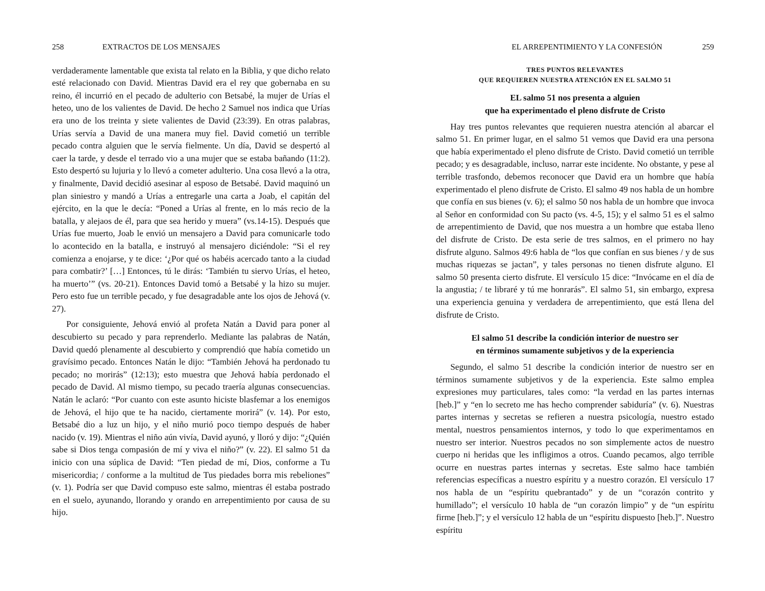258 EXTRACTOS DE LOS MENSAJES
verdaderamente lamentable que exista tal relato en la Biblia, y que dicho relato esté relacionado con David. Mientras David era el rey que gobernaba en su reino, él incurrió en el pecado de adulterio con Betsabé, la mujer de Urías el heteo, uno de los valientes de David. De hecho 2 Samuel nos indica que Urías era uno de los treinta y siete valientes de David (23:39). En otras palabras, Urías servía a David de una manera muy fiel. David cometió un terrible pecado contra alguien que le servía fielmente. Un día, David se despertó al caer la tarde, y desde el terrado vio a una mujer que se estaba bañando (11:2). Esto despertó su lujuria y lo llevó a cometer adulterio. Una cosa llevó a la otra, y finalmente, David decidió asesinar al esposo de Betsabé. David maquinó un plan siniestro y mandó a Urías a entregarle una carta a Joab, el capitán del ejército, en la que le decía: “Poned a Urías al frente, en lo más recio de la batalla, y alejaos de él, para que sea herido y muera” (vs.14-15). Después que Urías fue muerto, Joab le envió un mensajero a David para comunicarle todo lo acontecido en la batalla, e instruyó al mensajero diciéndole: “Si el rey comienza a enojarse, y te dice: ‘¿Por qué os habéis acercado tanto a la ciudad para combatir?’ […] Entonces, tú le dirás: ‘También tu siervo Urías, el heteo, ha muerto’” (vs. 20-21). Entonces David tomó a Betsabé y la hizo su mujer. Pero esto fue un terrible pecado, y fue desagradable ante los ojos de Jehová (v. 27).
Por consiguiente, Jehová envió al profeta Natán a David para poner al descubierto su pecado y para reprenderlo. Mediante las palabras de Natán, David quedó plenamente al descubierto y comprendió que había cometido un gravísimo pecado. Entonces Natán le dijo: “También Jehová ha perdonado tu pecado; no morirás” (12:13); esto muestra que Jehová había perdonado el pecado de David. Al mismo tiempo, su pecado traería algunas consecuencias. Natán le aclaró: “Por cuanto con este asunto hiciste blasfemar a los enemigos de Jehová, el hijo que te ha nacido, ciertamente morirá” (v. 14). Por esto, Betsabé dio a luz un hijo, y el niño murió poco tiempo después de haber nacido (v. 19). Mientras el niño aún vivía, David ayunó, y lloró y dijo: “¿Quién sabe si Dios tenga compasión de mí y viva el niño?” (v. 22). El salmo 51 da inicio con una súplica de David: “Ten piedad de mí, Dios, conforme a Tu misericordia; / conforme a la multitud de Tus piedades borra mis rebeliones” (v. 1). Podría ser que David compuso este salmo, mientras él estaba postrado en el suelo, ayunando, llorando y orando en arrepentimiento por causa de su hijo.
EL ARREPENTIMIENTO Y LA CONFESIÓN 259
TRES PUNTOS RELEVANTES
QUE REQUIEREN NUESTRA ATENCIÓN EN EL SALMO 51
EL salmo 51 nos presenta a alguien
que ha experimentado el pleno disfrute de Cristo
Hay tres puntos relevantes que requieren nuestra atención al abarcar el salmo 51. En primer lugar, en el salmo 51 vemos que David era una persona que había experimentado el pleno disfrute de Cristo. David cometió un terrible pecado; y es desagradable, incluso, narrar este incidente. No obstante, y pese al terrible trasfondo, debemos reconocer que David era un hombre que había experimentado el pleno disfrute de Cristo. El salmo 49 nos habla de un hombre que confía en sus bienes (v. 6); el salmo 50 nos habla de un hombre que invoca al Señor en conformidad con Su pacto (vs. 4-5, 15); y el salmo 51 es el salmo de arrepentimiento de David, que nos muestra a un hombre que estaba lleno del disfrute de Cristo. De esta serie de tres salmos, en el primero no hay disfrute alguno. Salmos 49:6 habla de “los que confían en sus bienes / y de sus muchas riquezas se jactan”, y tales personas no tienen disfrute alguno. El salmo 50 presenta cierto disfrute. El versículo 15 dice: “Invócame en el día de la angustia; / te libraré y tú me honrarás”. El salmo 51, sin embargo, expresa una experiencia genuina y verdadera de arrepentimiento, que está llena del disfrute de Cristo.
El salmo 51 describe la condición interior de nuestro ser
en términos sumamente subjetivos y de la experiencia
Segundo, el salmo 51 describe la condición interior de nuestro ser en términos sumamente subjetivos y de la experiencia. Este salmo emplea expresiones muy particulares, tales como: “la verdad en las partes internas [heb.]” y “en lo secreto me has hecho comprender sabiduría” (v. 6). Nuestras partes internas y secretas se refieren a nuestra psicología, nuestro estado mental, nuestros pensamientos internos, y todo lo que experimentamos en nuestro ser interior. Nuestros pecados no son simplemente actos de nuestro cuerpo ni heridas que les infligimos a otros. Cuando pecamos, algo terrible ocurre en nuestras partes internas y secretas. Este salmo hace también referencias específicas a nuestro espíritu y a nuestro corazón. El versículo 17 nos habla de un “espíritu quebrantado” y de un “corazón contrito y humillado”; el versículo 10 habla de “un corazón limpio” y de “un espíritu firme [heb.]”; y el versículo 12 habla de un “espíritu dispuesto [heb.]”. Nuestro espíritu